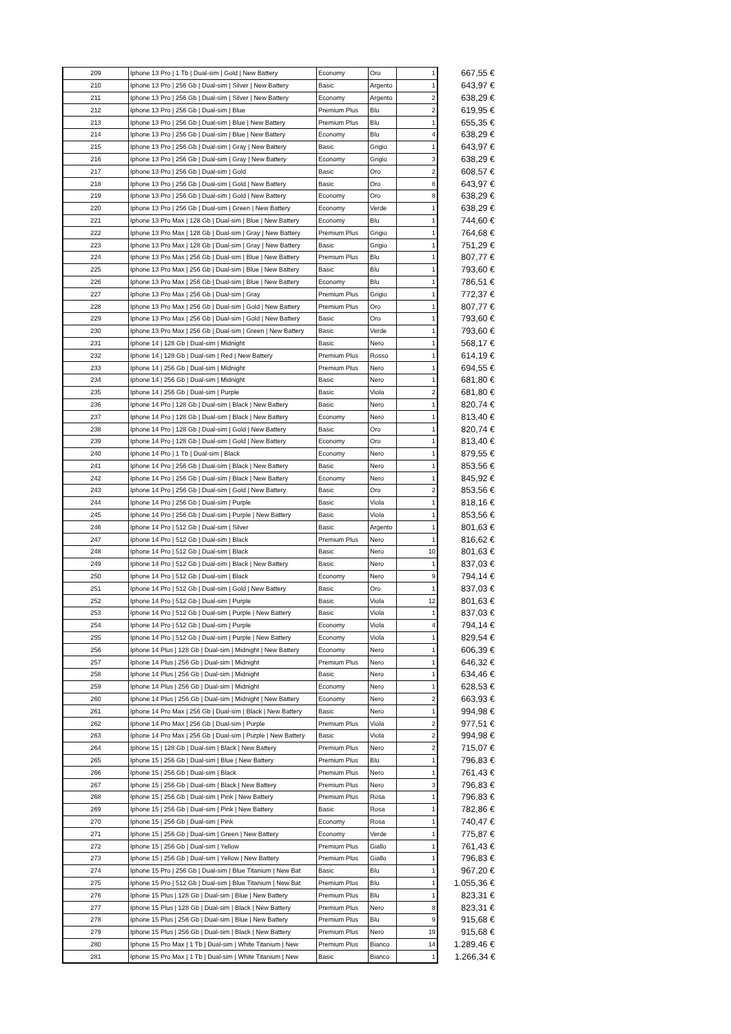| 209 | Iphone 13 Pro / 1 Tb / Dual-sim / Gold / New Battery | Economy | Oro | 1 | 667,55 € |
| 210 | Iphone 13 Pro / 256 Gb / Dual-sim / Silver / New Battery | Basic | Argento | 1 | 643,97 € |
| 211 | Iphone 13 Pro / 256 Gb / Dual-sim / Silver / New Battery | Economy | Argento | 2 | 638,29 € |
| 212 | Iphone 13 Pro / 256 Gb / Dual-sim / Blue | Premium Plus | Blu | 2 | 619,95 € |
| 213 | Iphone 13 Pro / 256 Gb / Dual-sim / Blue / New Battery | Premium Plus | Blu | 1 | 655,35 € |
| 214 | Iphone 13 Pro / 256 Gb / Dual-sim / Blue / New Battery | Economy | Blu | 4 | 638,29 € |
| 215 | Iphone 13 Pro / 256 Gb / Dual-sim / Gray / New Battery | Basic | Grigio | 1 | 643,97 € |
| 216 | Iphone 13 Pro / 256 Gb / Dual-sim / Gray / New Battery | Economy | Grigio | 3 | 638,29 € |
| 217 | Iphone 13 Pro / 256 Gb / Dual-sim / Gold | Basic | Oro | 2 | 608,57 € |
| 218 | Iphone 13 Pro / 256 Gb / Dual-sim / Gold / New Battery | Basic | Oro | 8 | 643,97 € |
| 219 | Iphone 13 Pro / 256 Gb / Dual-sim / Gold / New Battery | Economy | Oro | 8 | 638,29 € |
| 220 | Iphone 13 Pro / 256 Gb / Dual-sim / Green / New Battery | Economy | Verde | 1 | 638,29 € |
| 221 | Iphone 13 Pro Max / 128 Gb / Dual-sim / Blue / New Battery | Economy | Blu | 1 | 744,60 € |
| 222 | Iphone 13 Pro Max / 128 Gb / Dual-sim / Gray / New Battery | Premium Plus | Grigio | 1 | 764,68 € |
| 223 | Iphone 13 Pro Max / 128 Gb / Dual-sim / Gray / New Battery | Basic | Grigio | 1 | 751,29 € |
| 224 | Iphone 13 Pro Max / 256 Gb / Dual-sim / Blue / New Battery | Premium Plus | Blu | 1 | 807,77 € |
| 225 | Iphone 13 Pro Max / 256 Gb / Dual-sim / Blue / New Battery | Basic | Blu | 1 | 793,60 € |
| 226 | Iphone 13 Pro Max / 256 Gb / Dual-sim / Blue / New Battery | Economy | Blu | 1 | 786,51 € |
| 227 | Iphone 13 Pro Max / 256 Gb / Dual-sim / Gray | Premium Plus | Grigio | 1 | 772,37 € |
| 228 | Iphone 13 Pro Max / 256 Gb / Dual-sim / Gold / New Battery | Premium Plus | Oro | 1 | 807,77 € |
| 229 | Iphone 13 Pro Max / 256 Gb / Dual-sim / Gold / New Battery | Basic | Oro | 1 | 793,60 € |
| 230 | Iphone 13 Pro Max / 256 Gb / Dual-sim / Green / New Battery | Basic | Verde | 1 | 793,60 € |
| 231 | Iphone 14 / 128 Gb / Dual-sim / Midnight | Basic | Nero | 1 | 568,17 € |
| 232 | Iphone 14 / 128 Gb / Dual-sim / Red / New Battery | Premium Plus | Rosso | 1 | 614,19 € |
| 233 | Iphone 14 / 256 Gb / Dual-sim / Midnight | Premium Plus | Nero | 1 | 694,55 € |
| 234 | Iphone 14 / 256 Gb / Dual-sim / Midnight | Basic | Nero | 1 | 681,80 € |
| 235 | Iphone 14 / 256 Gb / Dual-sim / Purple | Basic | Viola | 2 | 681,80 € |
| 236 | Iphone 14 Pro / 128 Gb / Dual-sim / Black / New Battery | Basic | Nero | 1 | 820,74 € |
| 237 | Iphone 14 Pro / 128 Gb / Dual-sim / Black / New Battery | Economy | Nero | 1 | 813,40 € |
| 238 | Iphone 14 Pro / 128 Gb / Dual-sim / Gold / New Battery | Basic | Oro | 1 | 820,74 € |
| 239 | Iphone 14 Pro / 128 Gb / Dual-sim / Gold / New Battery | Economy | Oro | 1 | 813,40 € |
| 240 | Iphone 14 Pro / 1 Tb / Dual-sim / Black | Economy | Nero | 1 | 879,55 € |
| 241 | Iphone 14 Pro / 256 Gb / Dual-sim / Black / New Battery | Basic | Nero | 1 | 853,56 € |
| 242 | Iphone 14 Pro / 256 Gb / Dual-sim / Black / New Battery | Economy | Nero | 1 | 845,92 € |
| 243 | Iphone 14 Pro / 256 Gb / Dual-sim / Gold / New Battery | Basic | Oro | 2 | 853,56 € |
| 244 | Iphone 14 Pro / 256 Gb / Dual-sim / Purple | Basic | Viola | 1 | 818,16 € |
| 245 | Iphone 14 Pro / 256 Gb / Dual-sim / Purple / New Battery | Basic | Viola | 1 | 853,56 € |
| 246 | Iphone 14 Pro / 512 Gb / Dual-sim / Silver | Basic | Argento | 1 | 801,63 € |
| 247 | Iphone 14 Pro / 512 Gb / Dual-sim / Black | Premium Plus | Nero | 1 | 816,62 € |
| 248 | Iphone 14 Pro / 512 Gb / Dual-sim / Black | Basic | Nero | 10 | 801,63 € |
| 249 | Iphone 14 Pro / 512 Gb / Dual-sim / Black / New Battery | Basic | Nero | 1 | 837,03 € |
| 250 | Iphone 14 Pro / 512 Gb / Dual-sim / Black | Economy | Nero | 9 | 794,14 € |
| 251 | Iphone 14 Pro / 512 Gb / Dual-sim / Gold / New Battery | Basic | Oro | 1 | 837,03 € |
| 252 | Iphone 14 Pro / 512 Gb / Dual-sim / Purple | Basic | Viola | 12 | 801,63 € |
| 253 | Iphone 14 Pro / 512 Gb / Dual-sim / Purple / New Battery | Basic | Viola | 1 | 837,03 € |
| 254 | Iphone 14 Pro / 512 Gb / Dual-sim / Purple | Economy | Viola | 4 | 794,14 € |
| 255 | Iphone 14 Pro / 512 Gb / Dual-sim / Purple / New Battery | Economy | Viola | 1 | 829,54 € |
| 256 | Iphone 14 Plus / 128 Gb / Dual-sim / Midnight / New Battery | Economy | Nero | 1 | 606,39 € |
| 257 | Iphone 14 Plus / 256 Gb / Dual-sim / Midnight | Premium Plus | Nero | 1 | 646,32 € |
| 258 | Iphone 14 Plus / 256 Gb / Dual-sim / Midnight | Basic | Nero | 1 | 634,46 € |
| 259 | Iphone 14 Plus / 256 Gb / Dual-sim / Midnight | Economy | Nero | 1 | 628,53 € |
| 260 | Iphone 14 Plus / 256 Gb / Dual-sim / Midnight / New Battery | Economy | Nero | 2 | 663,93 € |
| 261 | Iphone 14 Pro Max / 256 Gb / Dual-sim / Black / New Battery | Basic | Nero | 1 | 994,98 € |
| 262 | Iphone 14 Pro Max / 256 Gb / Dual-sim / Purple | Premium Plus | Viola | 2 | 977,51 € |
| 263 | Iphone 14 Pro Max / 256 Gb / Dual-sim / Purple / New Battery | Basic | Viola | 2 | 994,98 € |
| 264 | Iphone 15 / 128 Gb / Dual-sim / Black / New Battery | Premium Plus | Nero | 2 | 715,07 € |
| 265 | Iphone 15 / 256 Gb / Dual-sim / Blue / New Battery | Premium Plus | Blu | 1 | 796,83 € |
| 266 | Iphone 15 / 256 Gb / Dual-sim / Black | Premium Plus | Nero | 1 | 761,43 € |
| 267 | Iphone 15 / 256 Gb / Dual-sim / Black / New Battery | Premium Plus | Nero | 3 | 796,83 € |
| 268 | Iphone 15 / 256 Gb / Dual-sim / Pink / New Battery | Premium Plus | Rosa | 1 | 796,83 € |
| 269 | Iphone 15 / 256 Gb / Dual-sim / Pink / New Battery | Basic | Rosa | 1 | 782,86 € |
| 270 | Iphone 15 / 256 Gb / Dual-sim / Pink | Economy | Rosa | 1 | 740,47 € |
| 271 | Iphone 15 / 256 Gb / Dual-sim / Green / New Battery | Economy | Verde | 1 | 775,87 € |
| 272 | Iphone 15 / 256 Gb / Dual-sim / Yellow | Premium Plus | Giallo | 1 | 761,43 € |
| 273 | Iphone 15 / 256 Gb / Dual-sim / Yellow / New Battery | Premium Plus | Giallo | 1 | 796,83 € |
| 274 | Iphone 15 Pro / 256 Gb / Dual-sim / Blue Titanium / New Bat | Basic | Blu | 1 | 967,20 € |
| 275 | Iphone 15 Pro / 512 Gb / Dual-sim / Blue Titanium / New Bat | Premium Plus | Blu | 1 | 1.055,36 € |
| 276 | Iphone 15 Plus / 128 Gb / Dual-sim / Blue / New Battery | Premium Plus | Blu | 1 | 823,31 € |
| 277 | Iphone 15 Plus / 128 Gb / Dual-sim / Black / New Battery | Premium Plus | Nero | 8 | 823,31 € |
| 278 | Iphone 15 Plus / 256 Gb / Dual-sim / Blue / New Battery | Premium Plus | Blu | 9 | 915,68 € |
| 279 | Iphone 15 Plus / 256 Gb / Dual-sim / Black / New Battery | Premium Plus | Nero | 19 | 915,68 € |
| 280 | Iphone 15 Pro Max / 1 Tb / Dual-sim / White Titanium / New | Premium Plus | Bianco | 14 | 1.289,46 € |
| 281 | Iphone 15 Pro Max / 1 Tb / Dual-sim / White Titanium / New | Basic | Bianco | 1 | 1.266,34 € |